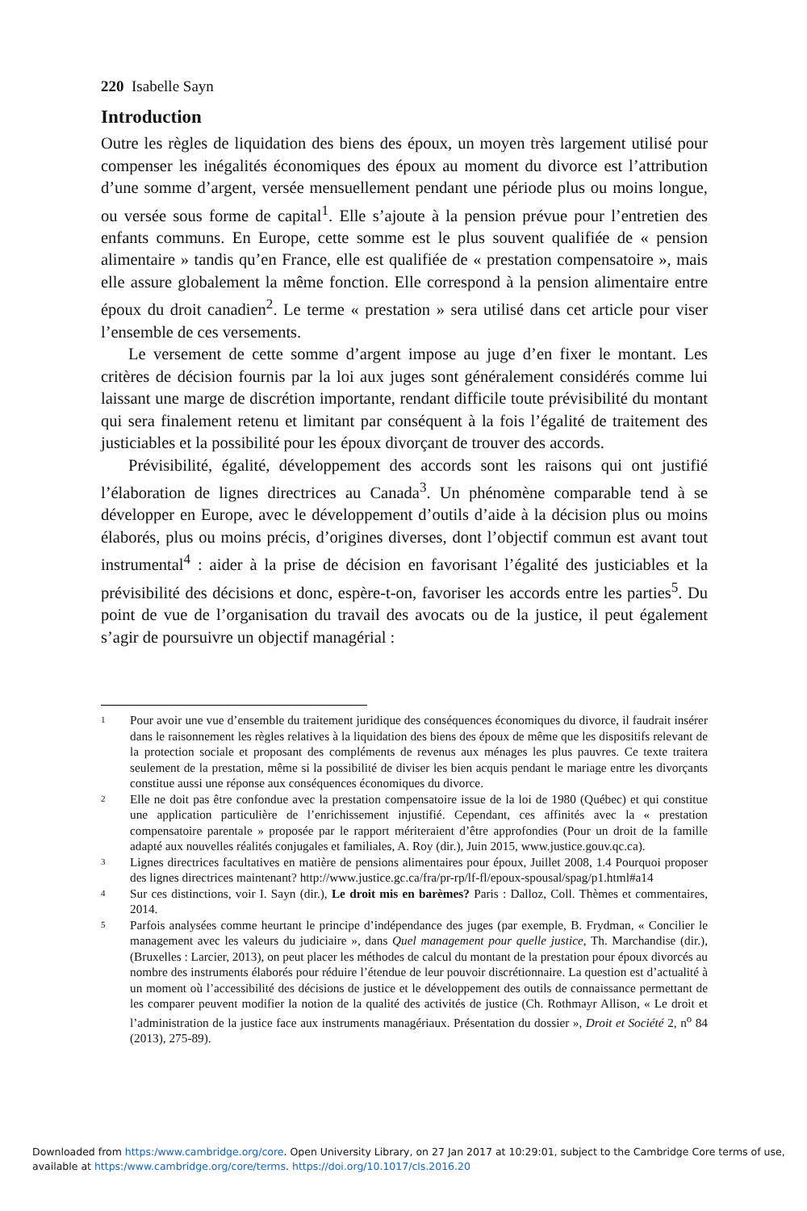220 Isabelle Sayn
Introduction
Outre les règles de liquidation des biens des époux, un moyen très largement utilisé pour compenser les inégalités économiques des époux au moment du divorce est l’attribution d’une somme d’argent, versée mensuellement pendant une période plus ou moins longue, ou versée sous forme de capital<sup>1</sup>. Elle s’ajoute à la pension prévue pour l’entretien des enfants communs. En Europe, cette somme est le plus souvent qualifiée de « pension alimentaire » tandis qu’en France, elle est qualifiée de « prestation compensatoire », mais elle assure globalement la même fonction. Elle correspond à la pension alimentaire entre époux du droit canadien<sup>2</sup>. Le terme « prestation » sera utilisé dans cet article pour viser l’ensemble de ces versements.
Le versement de cette somme d’argent impose au juge d’en fixer le montant. Les critères de décision fournis par la loi aux juges sont généralement considérés comme lui laissant une marge de discrétion importante, rendant difficile toute prévisibilité du montant qui sera finalement retenu et limitant par conséquent à la fois l’égalité de traitement des justiciables et la possibilité pour les époux divorçant de trouver des accords.
Prévisibilité, égalité, développement des accords sont les raisons qui ont justifié l’élaboration de lignes directrices au Canada<sup>3</sup>. Un phénomène comparable tend à se développer en Europe, avec le développement d’outils d’aide à la décision plus ou moins élaborés, plus ou moins précis, d’origines diverses, dont l’objectif commun est avant tout instrumental<sup>4</sup> : aider à la prise de décision en favorisant l’égalité des justiciables et la prévisibilité des décisions et donc, espère-t-on, favoriser les accords entre les parties<sup>5</sup>. Du point de vue de l’organisation du travail des avocats ou de la justice, il peut également s’agir de poursuivre un objectif managérial :
1 Pour avoir une vue d’ensemble du traitement juridique des conséquences économiques du divorce, il faudrait insérer dans le raisonnement les règles relatives à la liquidation des biens des époux de même que les dispositifs relevant de la protection sociale et proposant des compléments de revenus aux ménages les plus pauvres. Ce texte traitera seulement de la prestation, même si la possibilité de diviser les bien acquis pendant le mariage entre les divorçants constitue aussi une réponse aux conséquences économiques du divorce.
2 Elle ne doit pas être confondue avec la prestation compensatoire issue de la loi de 1980 (Québec) et qui constitue une application particulière de l’enrichissement injustifié. Cependant, ces affinités avec la « prestation compensatoire parentale » proposée par le rapport mériteraient d’être approfondies (Pour un droit de la famille adapté aux nouvelles réalités conjugales et familiales, A. Roy (dir.), Juin 2015, www.justice.gouv.qc.ca).
3 Lignes directrices facultatives en matière de pensions alimentaires pour époux, Juillet 2008, 1.4 Pourquoi proposer des lignes directrices maintenant? http://www.justice.gc.ca/fra/pr-rp/lf-fl/epoux-spousal/spag/p1.html#a14
4 Sur ces distinctions, voir I. Sayn (dir.), Le droit mis en barèmes? Paris : Dalloz, Coll. Thèmes et commentaires, 2014.
5 Parfois analysées comme heurtant le principe d’indépendance des juges (par exemple, B. Frydman, « Concilier le management avec les valeurs du judiciaire », dans Quel management pour quelle justice, Th. Marchandise (dir.), (Bruxelles : Larcier, 2013), on peut placer les méthodes de calcul du montant de la prestation pour époux divorcés au nombre des instruments élaborés pour réduire l’étendue de leur pouvoir discrétionnaire. La question est d’actualité à un moment où l’accessibilité des décisions de justice et le développement des outils de connaissance permettant de les comparer peuvent modifier la notion de la qualité des activités de justice (Ch. Rothmayr Allison, « Le droit et l’administration de la justice face aux instruments managériaux. Présentation du dossier », Droit et Société 2, n<sup>o</sup> 84 (2013), 275-89).
Downloaded from https:/www.cambridge.org/core. Open University Library, on 27 Jan 2017 at 10:29:01, subject to the Cambridge Core terms of use, available at https:/www.cambridge.org/core/terms. https://doi.org/10.1017/cls.2016.20